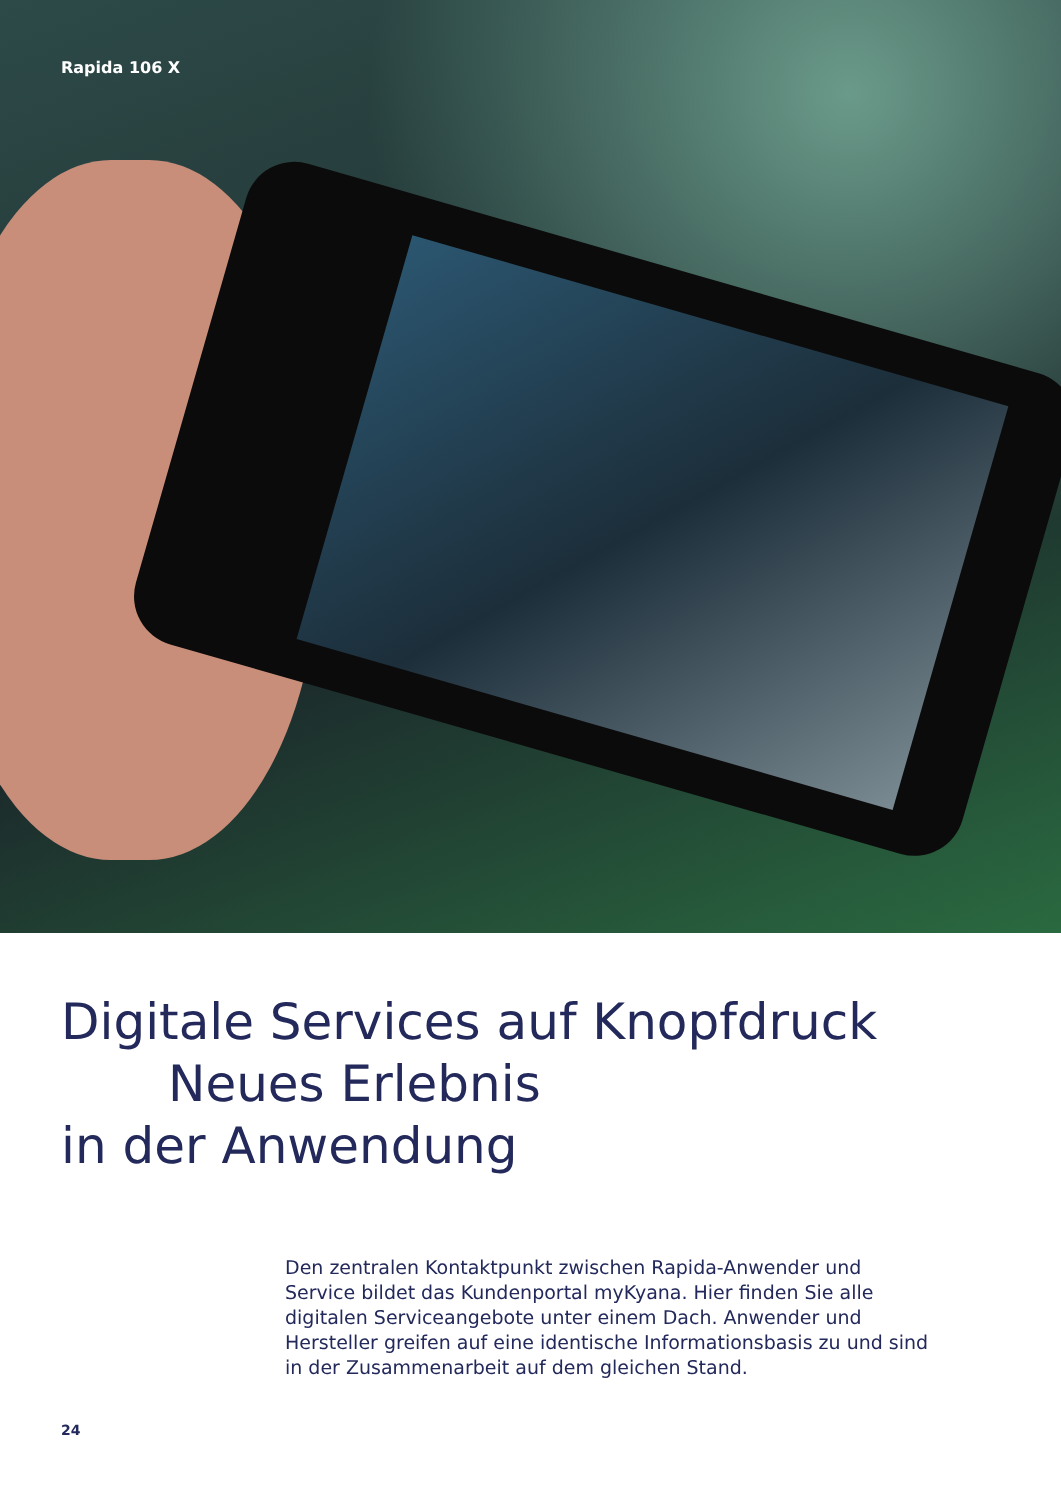Rapida 106 X
Digitale Services auf Knopfdruck
Neues Erlebnis
in der Anwendung
Den zentralen Kontaktpunkt zwischen Rapida-Anwender und Service bildet das Kundenportal myKyana. Hier finden Sie alle digitalen Serviceangebote unter einem Dach. Anwender und Hersteller greifen auf eine identische Informationsbasis zu und sind in der Zusammenarbeit auf dem gleichen Stand.
24